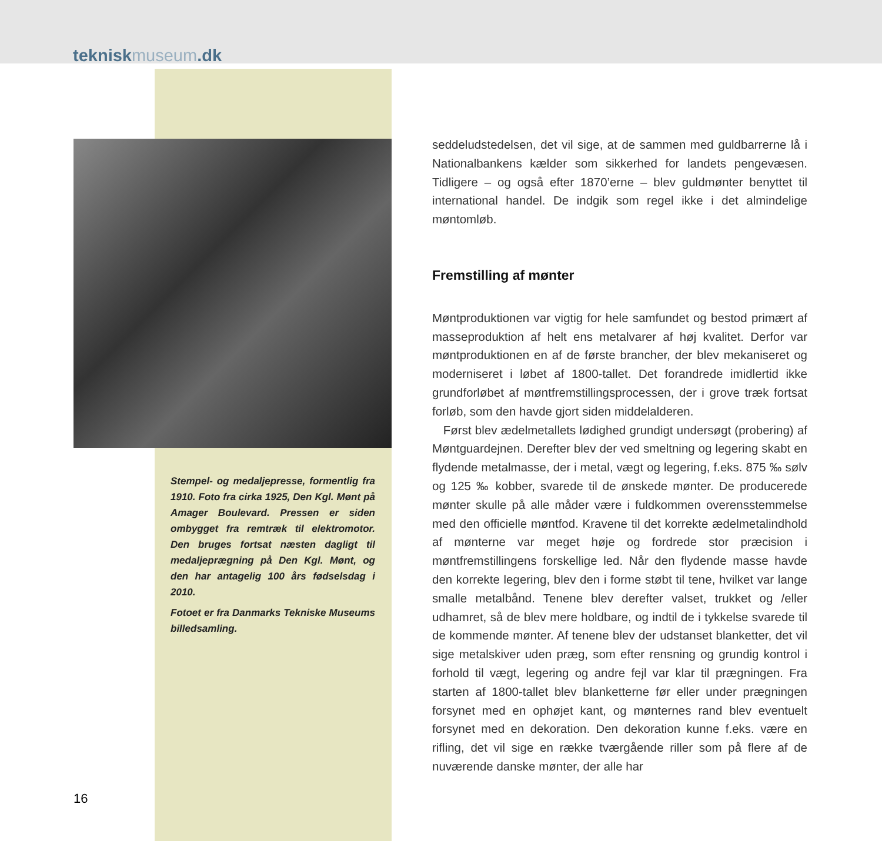tekniskmuseum.dk
Stempel- og medaljepresse, formentlig fra 1910. Foto fra cirka 1925, Den Kgl. Mønt på Amager Boulevard. Pressen er siden ombygget fra remtræk til elektromotor. Den bruges fortsat næsten dagligt til medaljeprægning på Den Kgl. Mønt, og den har antagelig 100 års fødselsdag i 2010.
Fotoet er fra Danmarks Tekniske Museums billedsamling.
seddeludstedelsen, det vil sige, at de sammen med guldbarrerne lå i Nationalbankens kælder som sikkerhed for landets pengevæsen. Tidligere – og også efter 1870’erne – blev guldmønter benyttet til international handel. De indgik som regel ikke i det almindelige møntomløb.
Fremstilling af mønter
Møntproduktionen var vigtig for hele samfundet og bestod primært af masseproduktion af helt ens metalvarer af høj kvalitet. Derfor var møntproduktionen en af de første brancher, der blev mekaniseret og moderniseret i løbet af 1800-tallet. Det forandrede imidlertid ikke grundforløbet af møntfremstillingsprocessen, der i grove træk fortsat forløb, som den havde gjort siden middelalderen.
Først blev ædelmetallets lødighed grundigt undersøgt (probering) af Møntguardejnen. Derefter blev der ved smeltning og legering skabt en flydende metalmasse, der i metal, vægt og legering, f.eks. 875 ‰ sølv og 125 ‰ kobber, svarede til de ønskede mønter. De producerede mønter skulle på alle måder være i fuldkommen overensstemmelse med den officielle møntfod. Kravene til det korrekte ædelmetalindhold af mønterne var meget høje og fordrede stor præcision i møntfremstillingens forskellige led. Når den flydende masse havde den korrekte legering, blev den i forme støbt til tene, hvilket var lange smalle metalbånd. Tenene blev derefter valset, trukket og /eller udhamret, så de blev mere holdbare, og indtil de i tykkelse svarede til de kommende mønter. Af tenene blev der udstanset blanketter, det vil sige metalskiver uden præg, som efter rensning og grundig kontrol i forhold til vægt, legering og andre fejl var klar til prægningen. Fra starten af 1800-tallet blev blanketterne før eller under prægningen forsynet med en ophøjet kant, og mønternes rand blev eventuelt forsynet med en dekoration. Den dekoration kunne f.eks. være en rifling, det vil sige en række tværgående riller som på flere af de nuværende danske mønter, der alle har
16